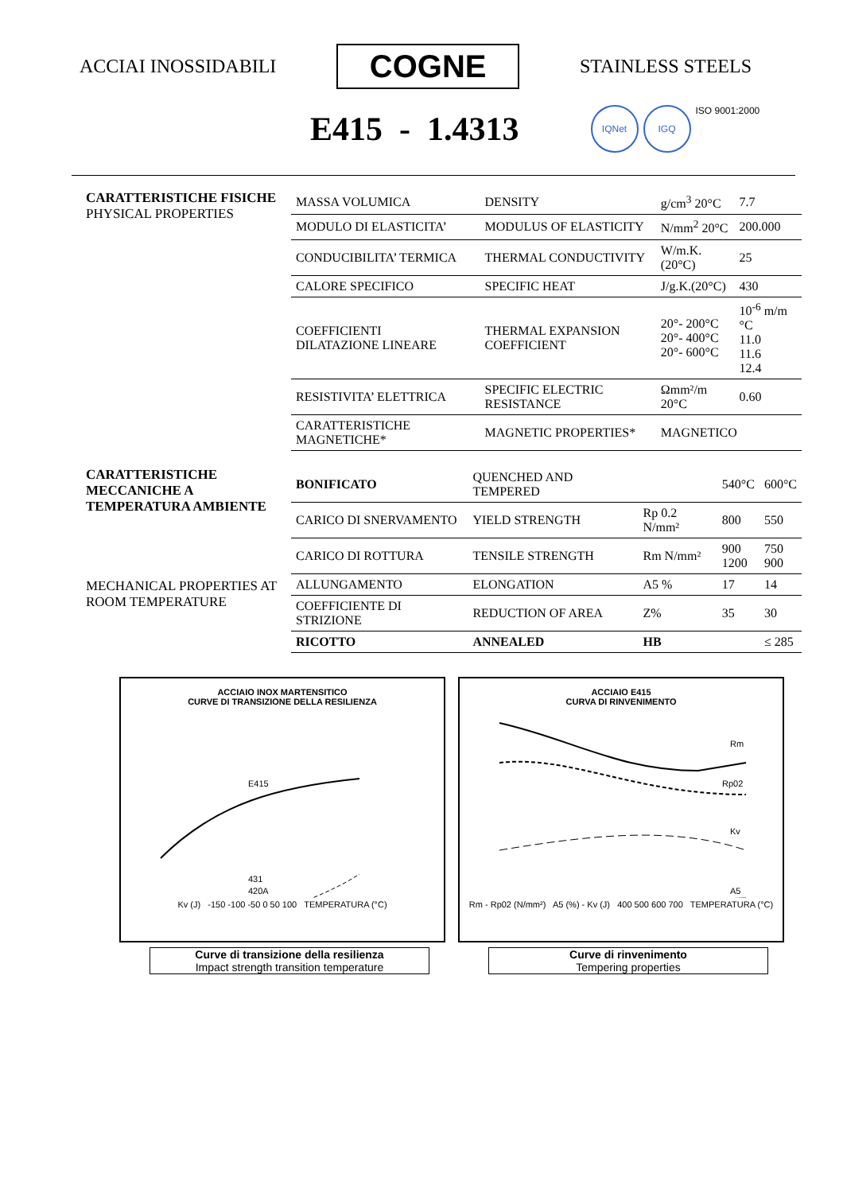ACCIAI INOSSIDABILI COGNE STAINLESS STEELS
E415 - 1.4313
IQNet IGQ
ISO 9001:2000
CARATTERISTICHE FISICHE
PHYSICAL PROPERTIES
| MASSA VOLUMICA | DENSITY | g/cm<sup>3</sup> 20°C | 7.7 |
| MODULO DI ELASTICITA’ | MODULUS OF ELASTICITY | N/mm<sup>2</sup> 20°C | 200.000 |
| CONDUCIBILITA’ TERMICA | THERMAL CONDUCTIVITY | W/m.K. (20°C) | 25 |
| CALORE SPECIFICO | SPECIFIC HEAT | J/g.K.(20°C) | 430 |
| COEFFICIENTI DILATAZIONE LINEARE | THERMAL EXPANSION COEFFICIENT | 20°- 200°C 20°- 400°C 20°- 600°C | 10<sup>-6</sup> m/m °C 11.0 11.6 12.4 |
| RESISTIVITA’ ELETTRICA | SPECIFIC ELECTRIC RESISTANCE | Ωmm²/m 20°C | 0.60 |
| CARATTERISTICHE MAGNETICHE* | MAGNETIC PROPERTIES* | MAGNETICO | |
CARATTERISTICHE MECCANICHE A TEMPERATURA AMBIENTE
MECHANICAL PROPERTIES AT ROOM TEMPERATURE
| BONIFICATO | QUENCHED AND TEMPERED | | 540°C | 600°C |
| CARICO DI SNERVAMENTO | YIELD STRENGTH | Rp 0.2 N/mm² | 800 | 550 |
| CARICO DI ROTTURA | TENSILE STRENGTH | Rm N/mm² | 900 1200 | 750 900 |
| ALLUNGAMENTO | ELONGATION | A5 % | 17 | 14 |
| COEFFICIENTE DI STRIZIONE | REDUCTION OF AREA | Z% | 35 | 30 |
| RICOTTO | ANNEALED | HB | | ≤ 285 |
ACCIAIO INOX MARTENSITICO
CURVE DI TRANSIZIONE DELLA RESILIENZA
E415
431
420A
Kv (J) -150 -100 -50 0 50 100 TEMPERATURA (°C)
Curve di transizione della resilienza
Impact strength transition temperature
ACCIAIO E415
CURVA DI RINVENIMENTO
Rm
Rp02
Kv
A5
Rm - Rp02 (N/mm²) A5 (%) - Kv (J) 400 500 600 700 TEMPERATURA (°C)
Curve di rinvenimento
Tempering properties